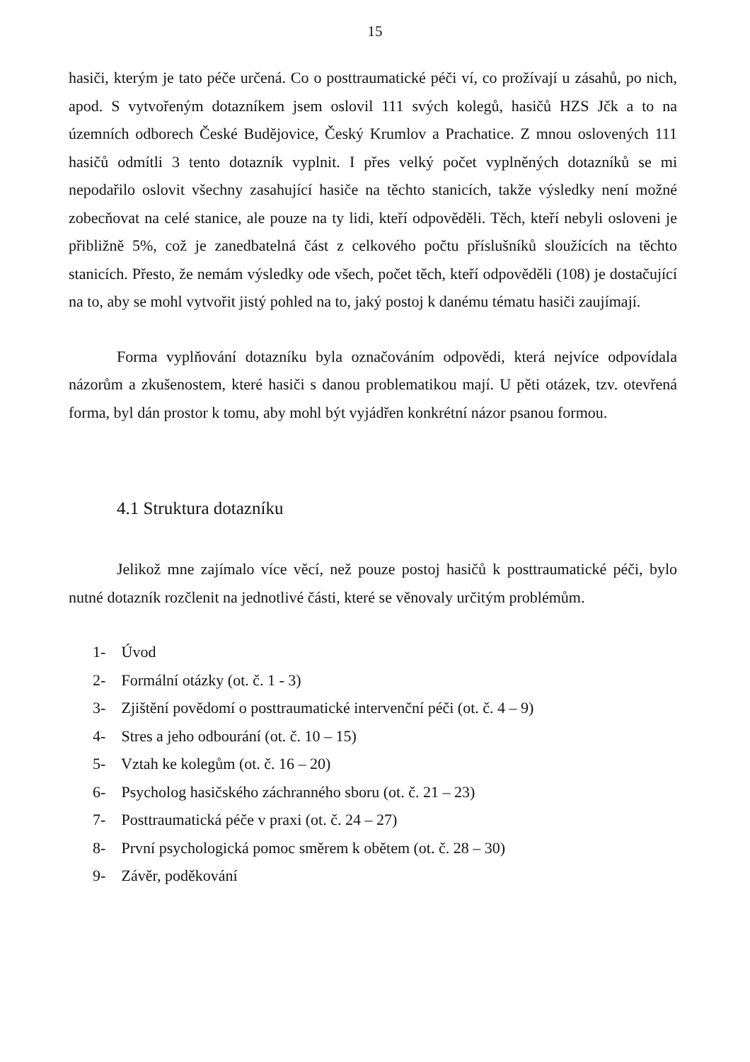15
hasiči, kterým je tato péče určená. Co o posttraumatické péči ví, co prožívají u zásahů, po nich, apod. S vytvořeným dotazníkem jsem oslovil 111 svých kolegů, hasičů HZS Jčk a to na územních odborech České Budějovice, Český Krumlov a Prachatice. Z mnou oslovených 111 hasičů odmítli 3 tento dotazník vyplnit. I přes velký počet vyplněných dotazníků se mi nepodařilo oslovit všechny zasahující hasiče na těchto stanicích, takže výsledky není možné zobecňovat na celé stanice, ale pouze na ty lidi, kteří odpověděli. Těch, kteří nebyli osloveni je přibližně 5%, což je zanedbatelná část z celkového počtu příslušníků sloužících na těchto stanicích. Přesto, že nemám výsledky ode všech, počet těch, kteří odpověděli (108) je dostačující na to, aby se mohl vytvořit jistý pohled na to, jaký postoj k danému tématu hasiči zaujímají.
Forma vyplňování dotazníku byla označováním odpovědi, která nejvíce odpovídala názorům a zkušenostem, které hasiči s danou problematikou mají. U pěti otázek, tzv. otevřená forma, byl dán prostor k tomu, aby mohl být vyjádřen konkrétní názor psanou formou.
4.1 Struktura dotazníku
Jelikož mne zajímalo více věcí, než pouze postoj hasičů k posttraumatické péči, bylo nutné dotazník rozčlenit na jednotlivé části, které se věnovaly určitým problémům.
1- Úvod
2- Formální otázky (ot. č. 1 - 3)
3- Zjištění povědomí o posttraumatické intervenční péči (ot. č. 4 – 9)
4- Stres a jeho odbourání (ot. č. 10 – 15)
5- Vztah ke kolegům (ot. č. 16 – 20)
6- Psycholog hasičského záchranného sboru (ot. č. 21 – 23)
7- Posttraumatická péče v praxi (ot. č. 24 – 27)
8- První psychologická pomoc směrem k obětem (ot. č. 28 – 30)
9- Závěr, poděkování